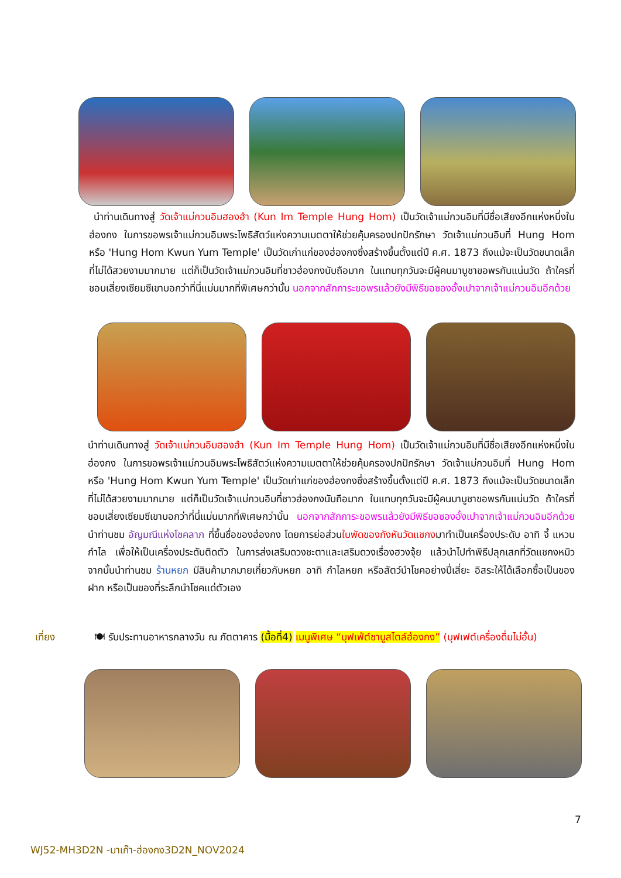นำท่านเดินทางสู่ วัดเจ้าแม่กวนอิมฮองฮำ (Kun Im Temple Hung Hom) เป็นวัดเจ้าแม่กวนอิมที่มีชื่อเสียงอีกแห่งหนึ่งในฮ่องกง ในการขอพรเจ้าแม่กวนอิมพระโพธิสัตว์แห่งความเมตตาให้ช่วยคุ้มครองปกปักรักษา วัดเจ้าแม่กวนอิมที่ Hung Hom หรือ 'Hung Hom Kwun Yum Temple' เป็นวัดเก่าแก่ของฮ่องกงซึ่งสร้างขึ้นตั้งแต่ปี ค.ศ. 1873 ถึงแม้จะเป็นวัดขนาดเล็กที่ไม่ได้สวยงามมากมาย แต่ก็เป็นวัดเจ้าแม่กวนอิมที่ชาวฮ่องกงนับถือมาก ในแทบทุกวันจะมีผู้คนมาบูชาขอพรกันแน่นวัด ถ้าใครที่ชอบเสี่ยงเซียมซีเขาบอกว่าที่นี่แม่นมากที่พิเศษกว่านั้น นอกจากสักการะขอพรแล้วยังมีพิธีขอซองอั้งเปาจากเจ้าแม่กวนอิมอีกด้วย
นำท่านเดินทางสู่ วัดเจ้าแม่กวนอิมฮองฮำ (Kun Im Temple Hung Hom) เป็นวัดเจ้าแม่กวนอิมที่มีชื่อเสียงอีกแห่งหนึ่งในฮ่องกง ในการขอพรเจ้าแม่กวนอิมพระโพธิสัตว์แห่งความเมตตาให้ช่วยคุ้มครองปกปักรักษา วัดเจ้าแม่กวนอิมที่ Hung Hom หรือ 'Hung Hom Kwun Yum Temple' เป็นวัดเก่าแก่ของฮ่องกงซึ่งสร้างขึ้นตั้งแต่ปี ค.ศ. 1873 ถึงแม้จะเป็นวัดขนาดเล็กที่ไม่ได้สวยงามมากมาย แต่ก็เป็นวัดเจ้าแม่กวนอิมที่ชาวฮ่องกงนับถือมาก ในแทบทุกวันจะมีผู้คนมาบูชาขอพรกันแน่นวัด ถ้าใครที่ชอบเสี่ยงเซียมซีเขาบอกว่าที่นี่แม่นมากที่พิเศษกว่านั้น นอกจากสักการะขอพรแล้วยังมีพิธีขอซองอั้งเปาจากเจ้าแม่กวนอิมอีกด้วย นำท่านชม อัญมณีแห่งโชคลาภ ที่ขึ้นชื่อของฮ่องกง โดยการย่อส่วนใบพัดของกังหันวัดแชกงมาทำเป็นเครื่องประดับ อาทิ จี้ แหวน กำไล เพื่อให้เป็นเครื่องประดับติดตัว ในการส่งเสริมดวงชะตาและเสริมดวงเรื่องฮวงจุ้ย แล้วนำไปทำพิธีปลุกเสกที่วัดแชกงหมิว จากนั้นนำท่านชม ร้านหยก มีสินค้ามากมายเกี่ยวกับหยก อาทิ กำไลหยก หรือสัตว์นำโชคอย่างปี่เสี่ยะ อิสระให้ได้เลือกซื้อเป็นของฝาก หรือเป็นของที่ระลึกนำโชคแด่ตัวเอง
เที่ยง
🍽 รับประทานอาหารกลางวัน ณ ภัตตาคาร (มื้อที่4) เมนูพิเศษ “บุฟเฟ่ต์ชาบูสไตล์ฮ่องกง” (บุฟเฟต์เครื่องดื่มไม่อั้น)
7
WJ52-MH3D2N -มาเก๊า-ฮ่องกง3D2N_NOV2024